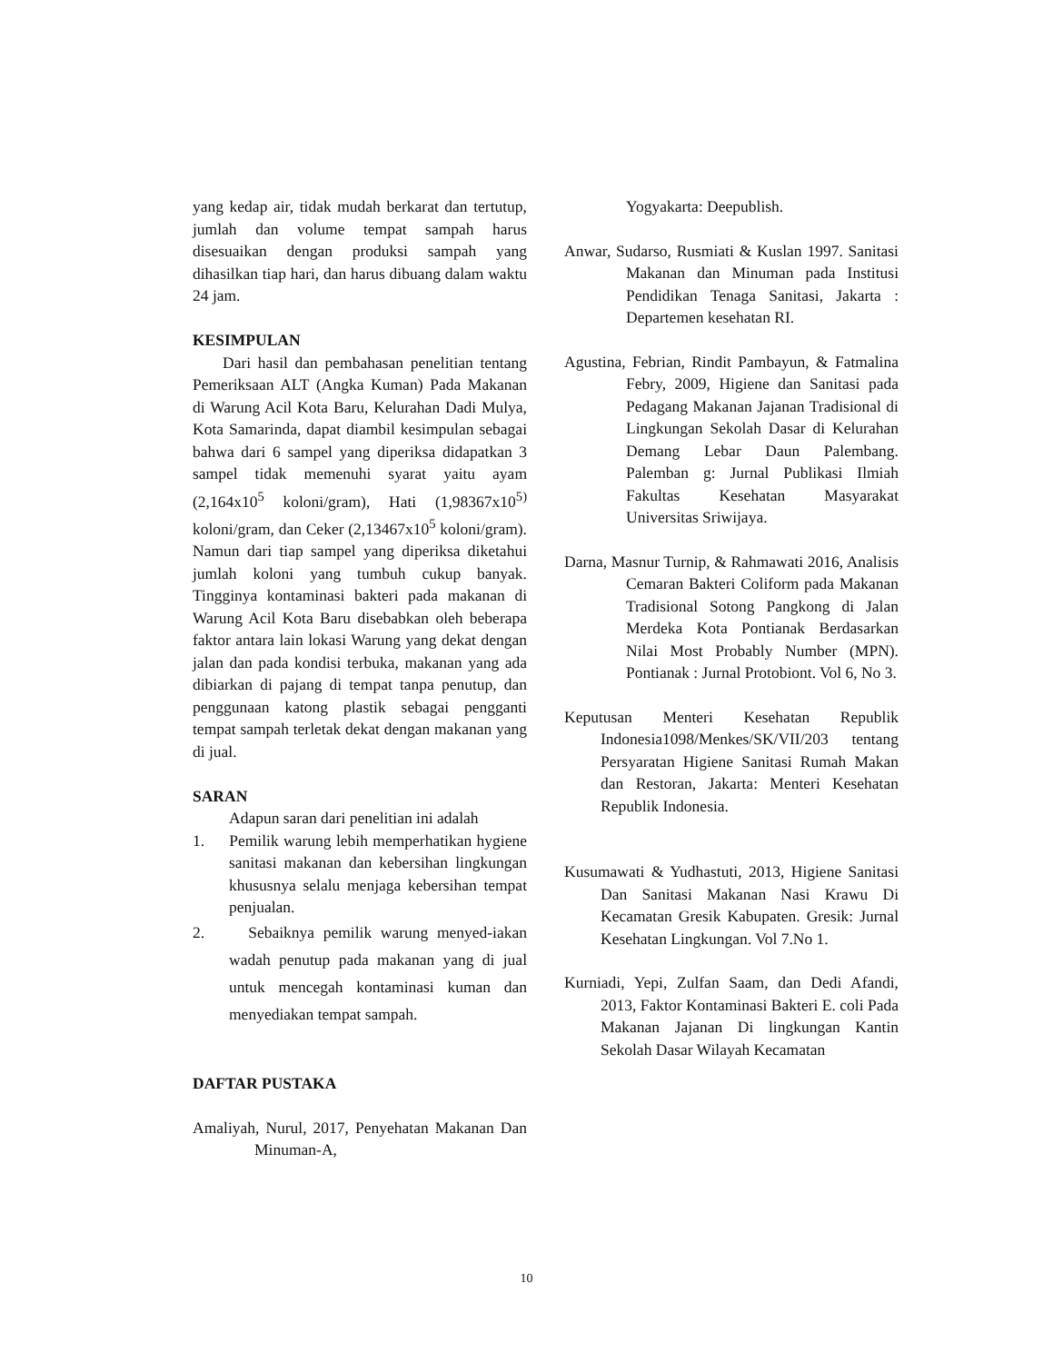yang kedap air, tidak mudah berkarat dan tertutup, jumlah dan volume tempat sampah harus disesuaikan dengan produksi sampah yang dihasilkan tiap hari, dan harus dibuang dalam waktu 24 jam.
KESIMPULAN
Dari hasil dan pembahasan penelitian tentang Pemeriksaan ALT (Angka Kuman) Pada Makanan di Warung Acil Kota Baru, Kelurahan Dadi Mulya, Kota Samarinda, dapat diambil kesimpulan sebagai bahwa dari 6 sampel yang diperiksa didapatkan 3 sampel tidak memenuhi syarat yaitu ayam (2,164x10<sup>5</sup> koloni/gram), Hati (1,98367x10<sup>5)</sup> koloni/gram, dan Ceker (2,13467x10<sup>5</sup> koloni/gram). Namun dari tiap sampel yang diperiksa diketahui jumlah koloni yang tumbuh cukup banyak. Tingginya kontaminasi bakteri pada makanan di Warung Acil Kota Baru disebabkan oleh beberapa faktor antara lain lokasi Warung yang dekat dengan jalan dan pada kondisi terbuka, makanan yang ada dibiarkan di pajang di tempat tanpa penutup, dan penggunaan katong plastik sebagai pengganti tempat sampah terletak dekat dengan makanan yang di jual.
SARAN
Adapun saran dari penelitian ini adalah
1. Pemilik warung lebih memperhatikan hygiene sanitasi makanan dan kebersihan lingkungan khususnya selalu menjaga kebersihan tempat penjualan.
2. Sebaiknya pemilik warung menyed-iakan wadah penutup pada makanan yang di jual untuk mencegah kontaminasi kuman dan menyediakan tempat sampah.
DAFTAR PUSTAKA
Amaliyah, Nurul, 2017, Penyehatan Makanan Dan Minuman-A,
Yogyakarta: Deepublish.
Anwar, Sudarso, Rusmiati & Kuslan 1997. Sanitasi Makanan dan Minuman pada Institusi Pendidikan Tenaga Sanitasi, Jakarta : Departemen kesehatan RI.
Agustina, Febrian, Rindit Pambayun, & Fatmalina Febry, 2009, Higiene dan Sanitasi pada Pedagang Makanan Jajanan Tradisional di Lingkungan Sekolah Dasar di Kelurahan Demang Lebar Daun Palembang. Palemban g: Jurnal Publikasi Ilmiah Fakultas Kesehatan Masyarakat Universitas Sriwijaya.
Darna, Masnur Turnip, & Rahmawati 2016, Analisis Cemaran Bakteri Coliform pada Makanan Tradisional Sotong Pangkong di Jalan Merdeka Kota Pontianak Berdasarkan Nilai Most Probably Number (MPN). Pontianak : Jurnal Protobiont. Vol 6, No 3.
Keputusan Menteri Kesehatan Republik Indonesia1098/Menkes/SK/VII/203 tentang Persyaratan Higiene Sanitasi Rumah Makan dan Restoran, Jakarta: Menteri Kesehatan Republik Indonesia.
Kusumawati & Yudhastuti, 2013, Higiene Sanitasi Dan Sanitasi Makanan Nasi Krawu Di Kecamatan Gresik Kabupaten. Gresik: Jurnal Kesehatan Lingkungan. Vol 7.No 1.
Kurniadi, Yepi, Zulfan Saam, dan Dedi Afandi, 2013, Faktor Kontaminasi Bakteri E. coli Pada Makanan Jajanan Di lingkungan Kantin Sekolah Dasar Wilayah Kecamatan
10